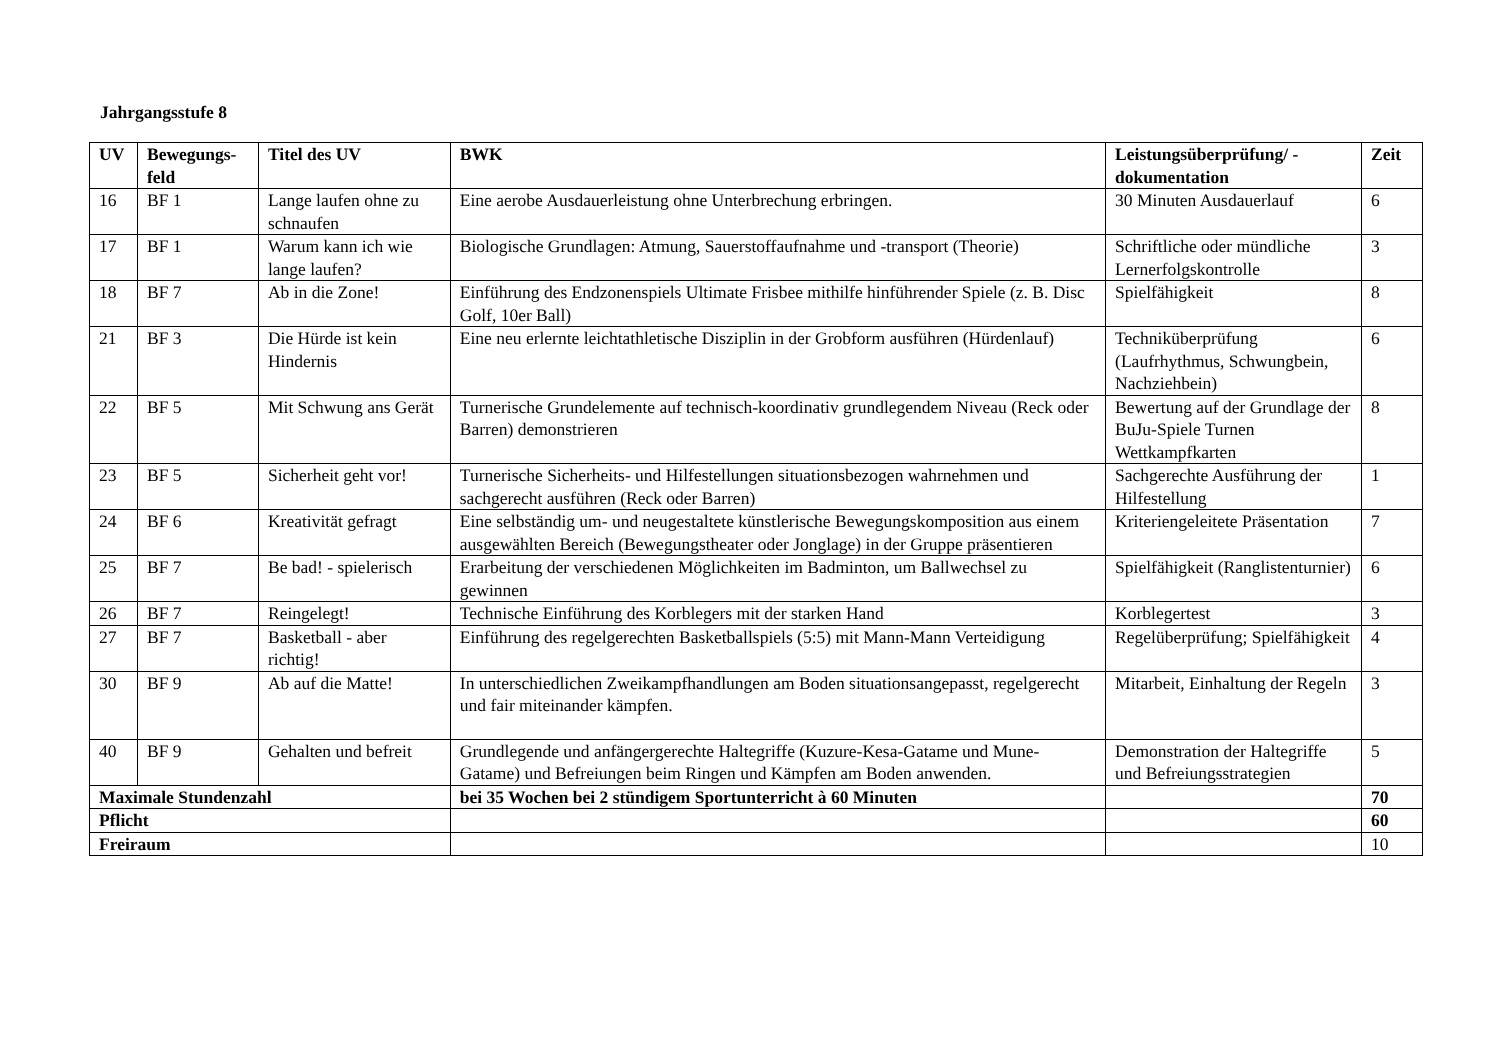Jahrgangsstufe 8
| UV | Bewegungs- feld | Titel des UV | BWK | Leistungsüberprüfung/ - dokumentation | Zeit |
| --- | --- | --- | --- | --- | --- |
| 16 | BF 1 | Lange laufen ohne zu schnaufen | Eine aerobe Ausdauerleistung ohne Unterbrechung erbringen. | 30 Minuten Ausdauerlauf | 6 |
| 17 | BF 1 | Warum kann ich wie lange laufen? | Biologische Grundlagen: Atmung, Sauerstoffaufnahme und -transport (Theorie) | Schriftliche oder mündliche Lernerfolgskontrolle | 3 |
| 18 | BF 7 | Ab in die Zone! | Einführung des Endzonenspiels Ultimate Frisbee mithilfe hinführender Spiele (z. B. Disc Golf, 10er Ball) | Spielfähigkeit | 8 |
| 21 | BF 3 | Die Hürde ist kein Hindernis | Eine neu erlernte leichtathletische Disziplin in der Grobform ausführen (Hürdenlauf) | Techniküberprüfung (Laufrhythmus, Schwungbein, Nachziehbein) | 6 |
| 22 | BF 5 | Mit Schwung ans Gerät | Turnerische Grundelemente auf technisch-koordinativ grundlegendem Niveau (Reck oder Barren) demonstrieren | Bewertung auf der Grundlage der BuJu-Spiele Turnen Wettkampfkarten | 8 |
| 23 | BF 5 | Sicherheit geht vor! | Turnerische Sicherheits- und Hilfestellungen situationsbezogen wahrnehmen und sachgerecht ausführen (Reck oder Barren) | Sachgerechte Ausführung der Hilfestellung | 1 |
| 24 | BF 6 | Kreativität gefragt | Eine selbständig um- und neugestaltete künstlerische Bewegungskomposition aus einem ausgewählten Bereich (Bewegungstheater oder Jonglage) in der Gruppe präsentieren | Kriteriengeleitete Präsentation | 7 |
| 25 | BF 7 | Be bad! - spielerisch | Erarbeitung der verschiedenen Möglichkeiten im Badminton, um Ballwechsel zu gewinnen | Spielfähigkeit (Ranglistenturnier) | 6 |
| 26 | BF 7 | Reingelegt! | Technische Einführung des Korblegers mit der starken Hand | Korblegertest | 3 |
| 27 | BF 7 | Basketball - aber richtig! | Einführung des regelgerechten Basketballspiels (5:5) mit Mann-Mann Verteidigung | Regelüberprüfung; Spielfähigkeit | 4 |
| 30 | BF 9 | Ab auf die Matte! | In unterschiedlichen Zweikampfhandlungen am Boden situationsangepasst, regelgerecht und fair miteinander kämpfen. | Mitarbeit, Einhaltung der Regeln | 3 |
| 40 | BF 9 | Gehalten und befreit | Grundlegende und anfängergerechte Haltegriffe (Kuzure-Kesa-Gatame und Mune-Gatame) und Befreiungen beim Ringen und Kämpfen am Boden anwenden. | Demonstration der Haltegriffe und Befreiungsstrategien | 5 |
| Maximale Stundenzahl | | | bei 35 Wochen bei 2 stündigem Sportunterricht à 60 Minuten | | 70 |
| Pflicht | | | | | 60 |
| Freiraum | | | | | 10 |